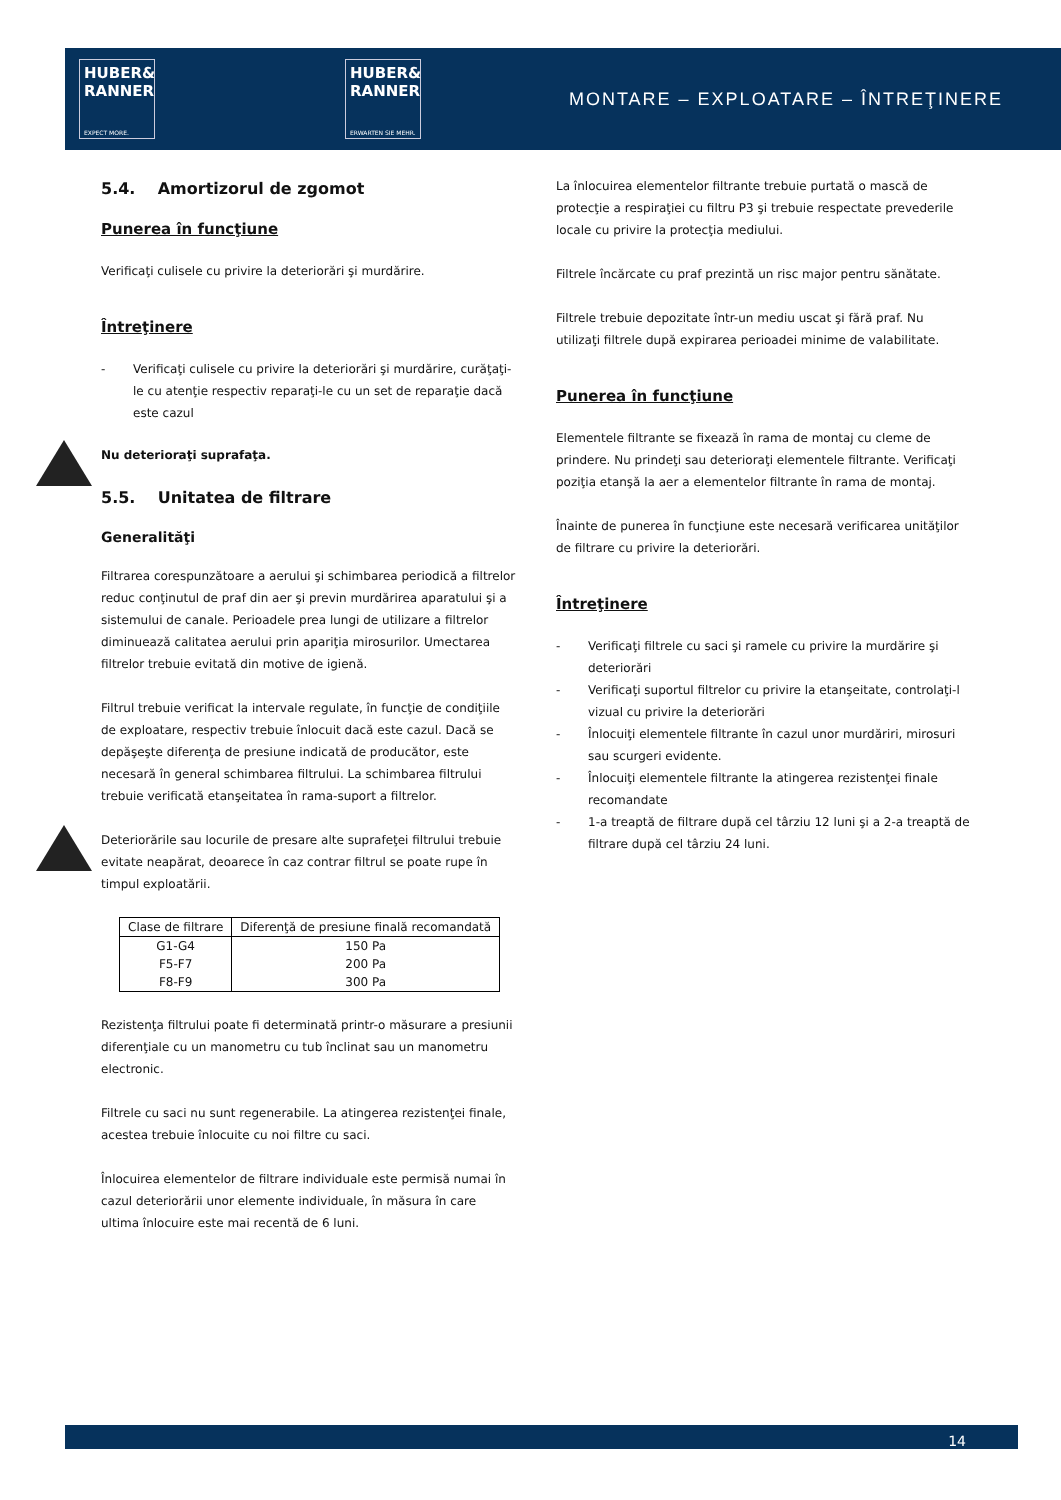HUBER&
RANNER
EXPECT MORE.
HUBER&
RANNER
ERWARTEN SIE MEHR.
MONTARE – EXPLOATARE – ÎNTREŢINERE
5.4. Amortizorul de zgomot
Punerea în funcţiune
Verificaţi culisele cu privire la deteriorări şi murdărire.
Întreţinere
- Verificaţi culisele cu privire la deteriorări şi murdărire, curăţaţi-le cu atenţie respectiv reparaţi-le cu un set de reparaţie dacă este cazul
Nu deterioraţi suprafaţa.
5.5. Unitatea de filtrare
Generalităţi
Filtrarea corespunzătoare a aerului şi schimbarea periodică a filtrelor reduc conţinutul de praf din aer şi previn murdărirea aparatului şi a sistemului de canale. Perioadele prea lungi de utilizare a filtrelor diminuează calitatea aerului prin apariţia mirosurilor. Umectarea filtrelor trebuie evitată din motive de igienă.
Filtrul trebuie verificat la intervale regulate, în funcţie de condiţiile de exploatare, respectiv trebuie înlocuit dacă este cazul. Dacă se depăşeşte diferenţa de presiune indicată de producător, este necesară în general schimbarea filtrului. La schimbarea filtrului trebuie verificată etanşeitatea în rama-suport a filtrelor.
Deteriorările sau locurile de presare alte suprafeţei filtrului trebuie evitate neapărat, deoarece în caz contrar filtrul se poate rupe în timpul exploatării.
| Clase de filtrare | Diferenţă de presiune finală recomandată |
| --- | --- |
| G1-G4 | 150 Pa |
| F5-F7 | 200 Pa |
| F8-F9 | 300 Pa |
Rezistenţa filtrului poate fi determinată printr-o măsurare a presiunii diferenţiale cu un manometru cu tub înclinat sau un manometru electronic.
Filtrele cu saci nu sunt regenerabile. La atingerea rezistenţei finale, acestea trebuie înlocuite cu noi filtre cu saci.
Înlocuirea elementelor de filtrare individuale este permisă numai în cazul deteriorării unor elemente individuale, în măsura în care ultima înlocuire este mai recentă de 6 luni.
La înlocuirea elementelor filtrante trebuie purtată o mască de protecţie a respiraţiei cu filtru P3 şi trebuie respectate prevederile locale cu privire la protecţia mediului.
Filtrele încărcate cu praf prezintă un risc major pentru sănătate.
Filtrele trebuie depozitate într-un mediu uscat şi fără praf. Nu utilizaţi filtrele după expirarea perioadei minime de valabilitate.
Punerea în funcţiune
Elementele filtrante se fixează în rama de montaj cu cleme de prindere. Nu prindeţi sau deterioraţi elementele filtrante. Verificaţi poziţia etanşă la aer a elementelor filtrante în rama de montaj.
Înainte de punerea în funcţiune este necesară verificarea unităţilor de filtrare cu privire la deteriorări.
Întreţinere
- Verificaţi filtrele cu saci şi ramele cu privire la murdărire şi deteriorări
- Verificaţi suportul filtrelor cu privire la etanşeitate, controlaţi-l vizual cu privire la deteriorări
- Înlocuiţi elementele filtrante în cazul unor murdăriri, mirosuri sau scurgeri evidente.
- Înlocuiţi elementele filtrante la atingerea rezistenţei finale recomandate
- 1-a treaptă de filtrare după cel târziu 12 luni şi a 2-a treaptă de filtrare după cel târziu 24 luni.
14